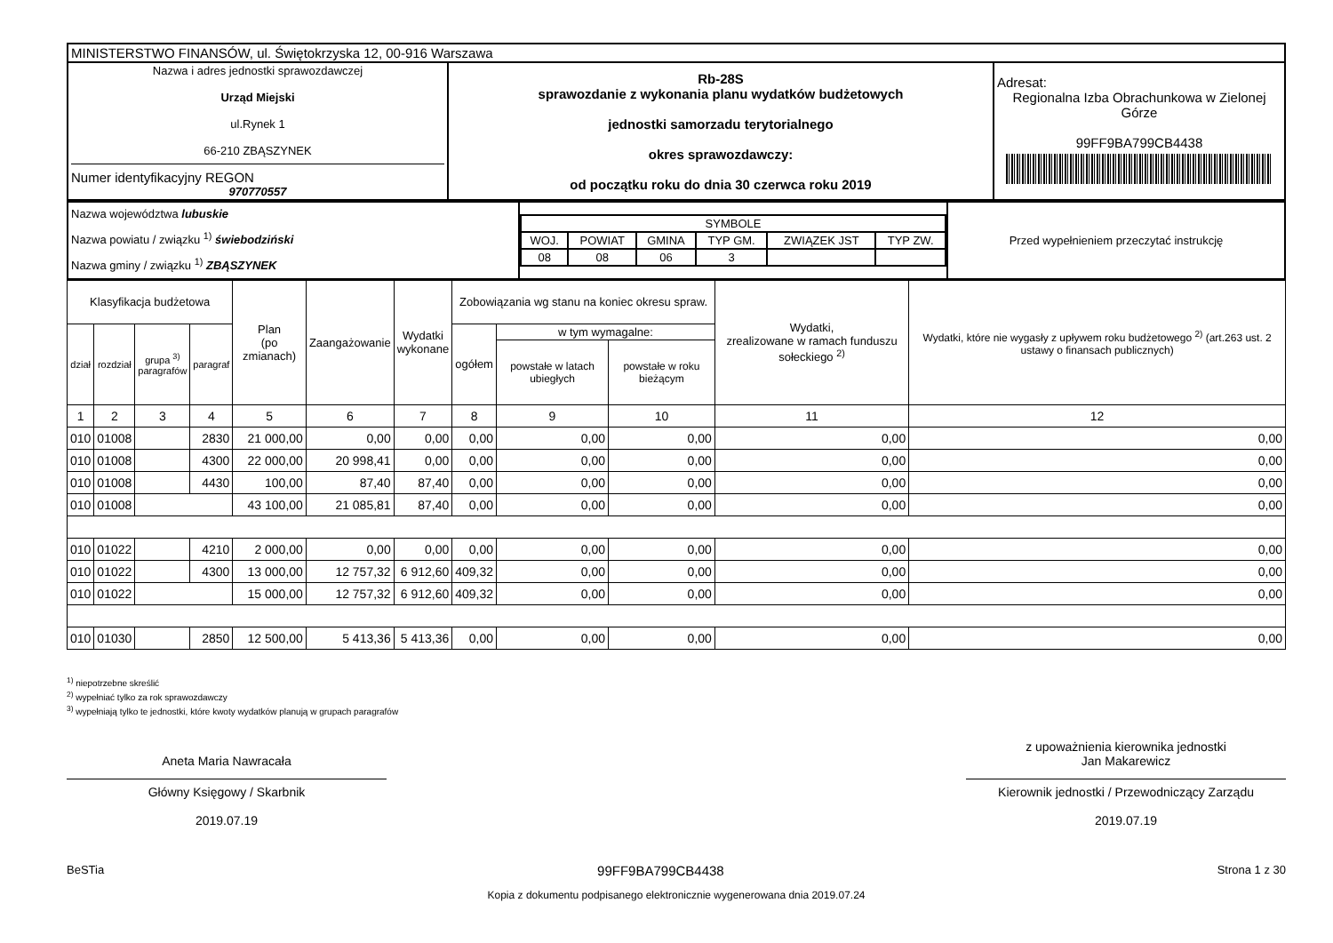| MINISTERSTWO FINANSÓW, ul. Świętokrzyska 12, 00-916 Warszawa | | |
| Nazwa i adres jednostki sprawozdawczej Urząd Miejski ul.Rynek 1 66-210 ZBĄSZYNEK Numer identyfikacyjny REGON 970770557 | Rb-28S sprawozdanie z wykonania planu wydatków budżetowych jednostki samorzadu terytorialnego okres sprawozdawczy: od początku roku do dnia 30 czerwca roku 2019 | Adresat: Regionalna Izba Obrachunkowa w Zielonej Górze 99FF9BA799CB4438 |
| Nazwa województwa lubuskie Nazwa powiatu / związku <sup>1)</sup> świebodziński Nazwa gminy / związku <sup>1)</sup> ZBĄSZYNEK | / SYMBOLE / / / / / / / WOJ. / POWIAT / GMINA / TYP GM. / ZWIĄZEK JST / TYP ZW. / / 08 / 08 / 06 / 3 / / / | Przed wypełnieniem przeczytać instrukcję |
| Klasyfikacja budżetowa | | | | Plan (po zmianach) | Zaangażowanie | Wydatki wykonane | Zobowiązania wg stanu na koniec okresu spraw. | | | Wydatki, zrealizowane w ramach funduszu sołeckiego <sup>2)</sup> | Wydatki, które nie wygasły z upływem roku budżetowego <sup>2)</sup> (art.263 ust. 2 ustawy o finansach publicznych) |
| --- | --- | --- | --- | --- | --- | --- | --- | --- | --- | --- | --- |
| dział | rozdział | grupa <sup>3)</sup> paragrafów | paragraf | | | | ogółem | w tym wymagalne: | | | |
| | | | | | | | | powstałe w latach ubiegłych | powstałe w roku bieżącym | | |
| 1 | 2 | 3 | 4 | 5 | 6 | 7 | 8 | 9 | 10 | 11 | 12 |
| 010 | 01008 | | 2830 | 21 000,00 | 0,00 | 0,00 | 0,00 | 0,00 | 0,00 | 0,00 | 0,00 |
| 010 | 01008 | | 4300 | 22 000,00 | 20 998,41 | 0,00 | 0,00 | 0,00 | 0,00 | 0,00 | 0,00 |
| 010 | 01008 | | 4430 | 100,00 | 87,40 | 87,40 | 0,00 | 0,00 | 0,00 | 0,00 | 0,00 |
| 010 | 01008 | | | 43 100,00 | 21 085,81 | 87,40 | 0,00 | 0,00 | 0,00 | 0,00 | 0,00 |
| 010 | 01022 | | 4210 | 2 000,00 | 0,00 | 0,00 | 0,00 | 0,00 | 0,00 | 0,00 | 0,00 |
| 010 | 01022 | | 4300 | 13 000,00 | 12 757,32 | 6 912,60 | 409,32 | 0,00 | 0,00 | 0,00 | 0,00 |
| 010 | 01022 | | | 15 000,00 | 12 757,32 | 6 912,60 | 409,32 | 0,00 | 0,00 | 0,00 | 0,00 |
| 010 | 01030 | | 2850 | 12 500,00 | 5 413,36 | 5 413,36 | 0,00 | 0,00 | 0,00 | 0,00 | 0,00 |
<sup>1)</sup> niepotrzebne skreślić
<sup>2)</sup> wypełniać tylko za rok sprawozdawczy
<sup>3)</sup> wypełniają tylko te jednostki, które kwoty wydatków planują w grupach paragrafów
Aneta Maria Nawracała
Główny Księgowy / Skarbnik
2019.07.19
z upoważnienia kierownika jednostki
Jan Makarewicz
Kierownik jednostki / Przewodniczący Zarządu
2019.07.19
BeSTia 99FF9BA799CB4438 Strona 1 z 30
Kopia z dokumentu podpisanego elektronicznie wygenerowana dnia 2019.07.24